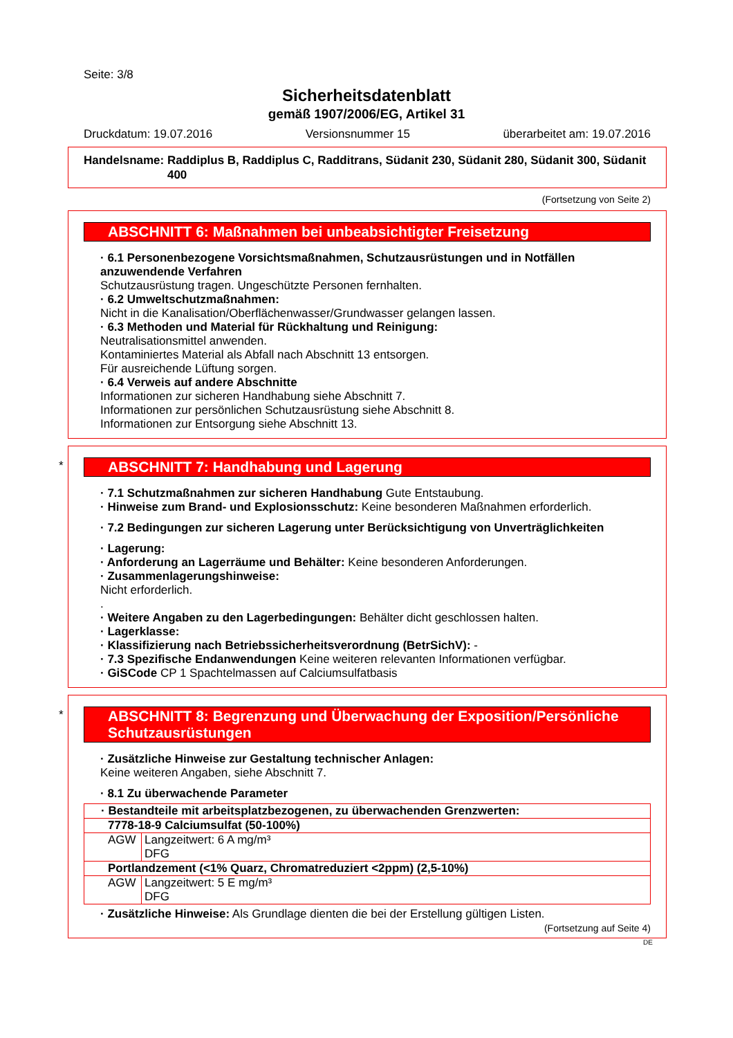Seite: 3/8
Sicherheitsdatenblatt
gemäß 1907/2006/EG, Artikel 31
Druckdatum: 19.07.2016 Versionsnummer 15 überarbeitet am: 19.07.2016
Handelsname: Raddiplus B, Raddiplus C, Radditrans, Südanit 230, Südanit 280, Südanit 300, Südanit 400
(Fortsetzung von Seite 2)
ABSCHNITT 6: Maßnahmen bei unbeabsichtigter Freisetzung
· 6.1 Personenbezogene Vorsichtsmaßnahmen, Schutzausrüstungen und in Notfällen anzuwendende Verfahren
Schutzausrüstung tragen. Ungeschützte Personen fernhalten.
· 6.2 Umweltschutzmaßnahmen:
Nicht in die Kanalisation/Oberflächenwasser/Grundwasser gelangen lassen.
· 6.3 Methoden und Material für Rückhaltung und Reinigung:
Neutralisationsmittel anwenden.
Kontaminiertes Material als Abfall nach Abschnitt 13 entsorgen.
Für ausreichende Lüftung sorgen.
· 6.4 Verweis auf andere Abschnitte
Informationen zur sicheren Handhabung siehe Abschnitt 7.
Informationen zur persönlichen Schutzausrüstung siehe Abschnitt 8.
Informationen zur Entsorgung siehe Abschnitt 13.
*
ABSCHNITT 7: Handhabung und Lagerung
· 7.1 Schutzmaßnahmen zur sicheren Handhabung Gute Entstaubung.
· Hinweise zum Brand- und Explosionsschutz: Keine besonderen Maßnahmen erforderlich.
· 7.2 Bedingungen zur sicheren Lagerung unter Berücksichtigung von Unverträglichkeiten
· Lagerung:
· Anforderung an Lagerräume und Behälter: Keine besonderen Anforderungen.
· Zusammenlagerungshinweise:
Nicht erforderlich.
.
· Weitere Angaben zu den Lagerbedingungen: Behälter dicht geschlossen halten.
· Lagerklasse:
· Klassifizierung nach Betriebssicherheitsverordnung (BetrSichV): -
· 7.3 Spezifische Endanwendungen Keine weiteren relevanten Informationen verfügbar.
· GiSCode CP 1 Spachtelmassen auf Calciumsulfatbasis
*
ABSCHNITT 8: Begrenzung und Überwachung der Exposition/Persönliche Schutzausrüstungen
· Zusätzliche Hinweise zur Gestaltung technischer Anlagen:
Keine weiteren Angaben, siehe Abschnitt 7.
· 8.1 Zu überwachende Parameter
| · Bestandteile mit arbeitsplatzbezogenen, zu überwachenden Grenzwerten: | |
| 7778-18-9 Calciumsulfat (50-100%) | |
| AGW | Langzeitwert: 6 A mg/m³ DFG |
| Portlandzement (<1% Quarz, Chromatreduziert <2ppm) (2,5-10%) | |
| AGW | Langzeitwert: 5 E mg/m³ DFG |
· Zusätzliche Hinweise: Als Grundlage dienten die bei der Erstellung gültigen Listen.
(Fortsetzung auf Seite 4)
DE